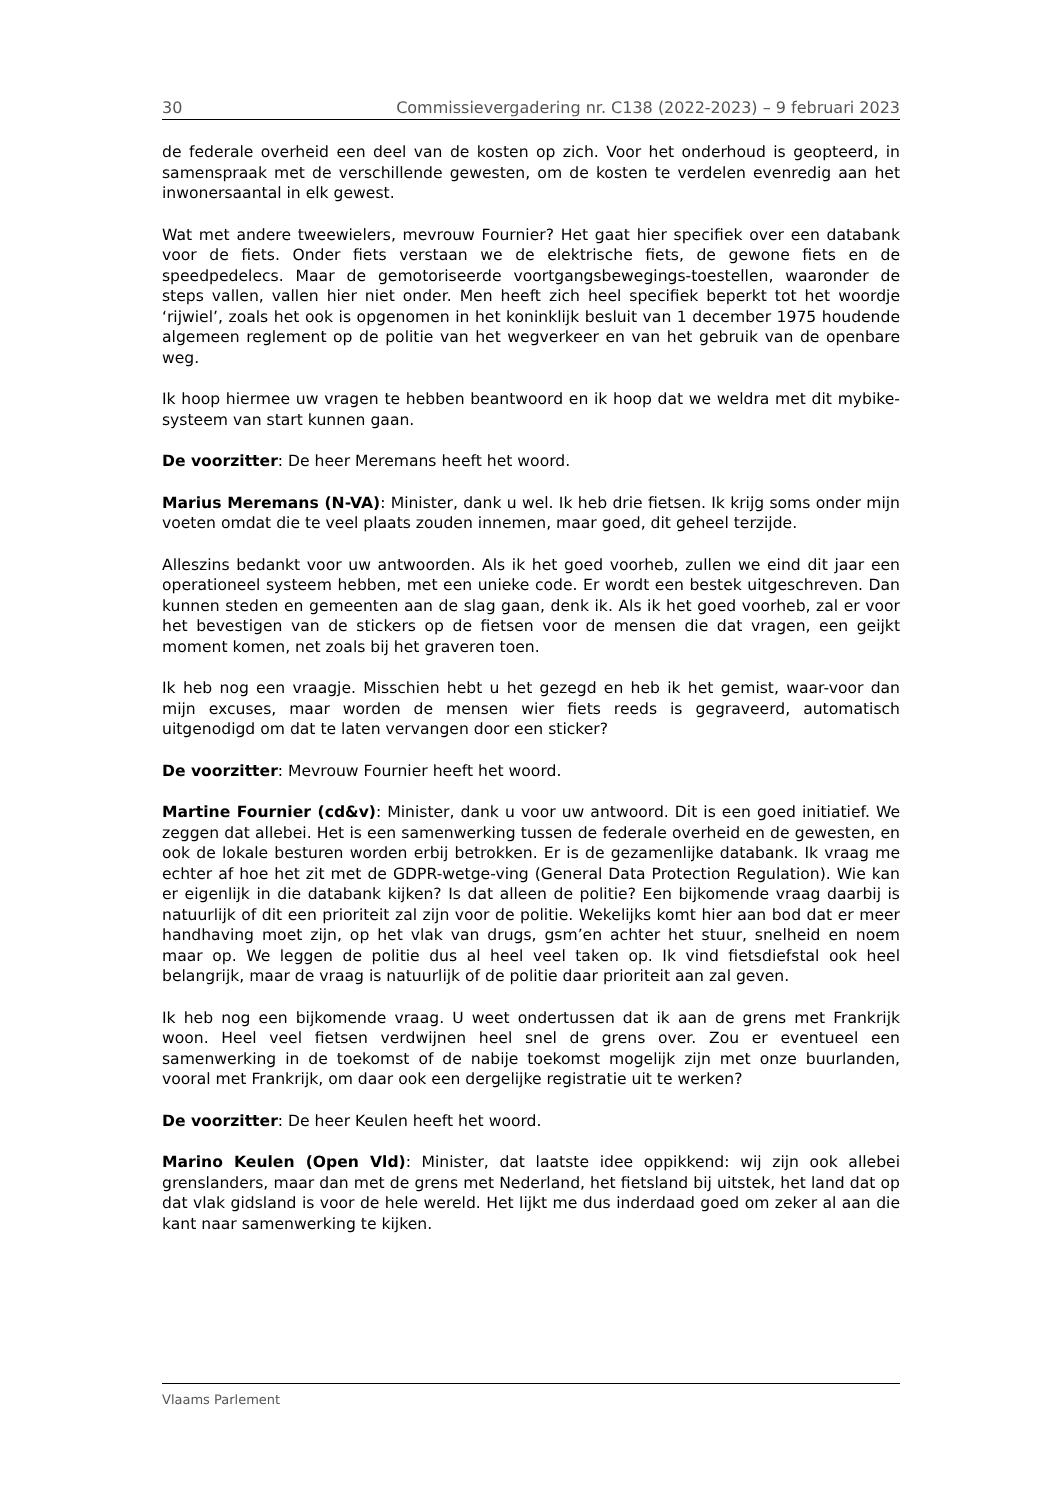30 Commissievergadering nr. C138 (2022-2023) – 9 februari 2023
de federale overheid een deel van de kosten op zich. Voor het onderhoud is geopteerd, in samenspraak met de verschillende gewesten, om de kosten te verdelen evenredig aan het inwonersaantal in elk gewest.
Wat met andere tweewielers, mevrouw Fournier? Het gaat hier specifiek over een databank voor de fiets. Onder fiets verstaan we de elektrische fiets, de gewone fiets en de speedpedelecs. Maar de gemotoriseerde voortgangsbewegings-toestellen, waaronder de steps vallen, vallen hier niet onder. Men heeft zich heel specifiek beperkt tot het woordje ‘rijwiel’, zoals het ook is opgenomen in het koninklijk besluit van 1 december 1975 houdende algemeen reglement op de politie van het wegverkeer en van het gebruik van de openbare weg.
Ik hoop hiermee uw vragen te hebben beantwoord en ik hoop dat we weldra met dit mybike-systeem van start kunnen gaan.
De voorzitter: De heer Meremans heeft het woord.
Marius Meremans (N-VA): Minister, dank u wel. Ik heb drie fietsen. Ik krijg soms onder mijn voeten omdat die te veel plaats zouden innemen, maar goed, dit geheel terzijde.
Alleszins bedankt voor uw antwoorden. Als ik het goed voorheb, zullen we eind dit jaar een operationeel systeem hebben, met een unieke code. Er wordt een bestek uitgeschreven. Dan kunnen steden en gemeenten aan de slag gaan, denk ik. Als ik het goed voorheb, zal er voor het bevestigen van de stickers op de fietsen voor de mensen die dat vragen, een geijkt moment komen, net zoals bij het graveren toen.
Ik heb nog een vraagje. Misschien hebt u het gezegd en heb ik het gemist, waar-voor dan mijn excuses, maar worden de mensen wier fiets reeds is gegraveerd, automatisch uitgenodigd om dat te laten vervangen door een sticker?
De voorzitter: Mevrouw Fournier heeft het woord.
Martine Fournier (cd&v): Minister, dank u voor uw antwoord. Dit is een goed initiatief. We zeggen dat allebei. Het is een samenwerking tussen de federale overheid en de gewesten, en ook de lokale besturen worden erbij betrokken. Er is de gezamenlijke databank. Ik vraag me echter af hoe het zit met de GDPR-wetge-ving (General Data Protection Regulation). Wie kan er eigenlijk in die databank kijken? Is dat alleen de politie? Een bijkomende vraag daarbij is natuurlijk of dit een prioriteit zal zijn voor de politie. Wekelijks komt hier aan bod dat er meer handhaving moet zijn, op het vlak van drugs, gsm’en achter het stuur, snelheid en noem maar op. We leggen de politie dus al heel veel taken op. Ik vind fietsdiefstal ook heel belangrijk, maar de vraag is natuurlijk of de politie daar prioriteit aan zal geven.
Ik heb nog een bijkomende vraag. U weet ondertussen dat ik aan de grens met Frankrijk woon. Heel veel fietsen verdwijnen heel snel de grens over. Zou er eventueel een samenwerking in de toekomst of de nabije toekomst mogelijk zijn met onze buurlanden, vooral met Frankrijk, om daar ook een dergelijke registratie uit te werken?
De voorzitter: De heer Keulen heeft het woord.
Marino Keulen (Open Vld): Minister, dat laatste idee oppikkend: wij zijn ook allebei grenslanders, maar dan met de grens met Nederland, het fietsland bij uitstek, het land dat op dat vlak gidsland is voor de hele wereld. Het lijkt me dus inderdaad goed om zeker al aan die kant naar samenwerking te kijken.
Vlaams Parlement